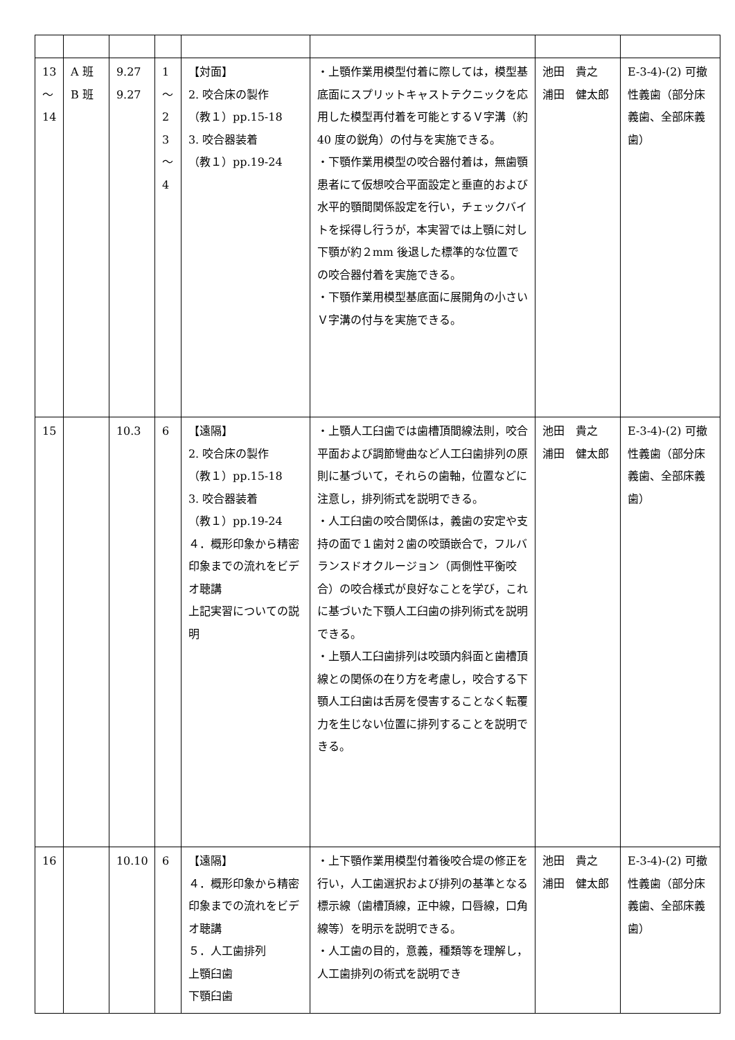| 13 ～ 14 | A 班 B 班 | 9.27 9.27 | 1 ～ 2 3 ～ 4 | 【対面】 2. 咬合床の製作 （教１）pp.15-18 3. 咬合器装着 （教１）pp.19-24 | ・上顎作業用模型付着に際しては，模型基底面にスプリットキャストテクニックを応用した模型再付着を可能とするＶ字溝（約 40 度の鋭角）の付与を実施できる。 ・下顎作業用模型の咬合器付着は，無歯顎患者にて仮想咬合平面設定と垂直的および水平的顎間関係設定を行い，チェックバイトを採得し行うが，本実習では上顎に対し下顎が約２mm 後退した標準的な位置での咬合器付着を実施できる。 ・下顎作業用模型基底面に展開角の小さいＶ字溝の付与を実施できる。 | 池田 貴之 浦田 健太郎 | E-3-4)-(2) 可撤性義歯（部分床義歯、全部床義歯） |
| 15 | | 10.3 | 6 | 【遠隔】 2. 咬合床の製作 （教１）pp.15-18 3. 咬合器装着 （教１）pp.19-24 ４．概形印象から精密印象までの流れをビデオ聴講 上記実習についての説明 | ・上顎人工臼歯では歯槽頂間線法則，咬合平面および調節彎曲など人工臼歯排列の原則に基づいて，それらの歯軸，位置などに注意し，排列術式を説明できる。 ・人工臼歯の咬合関係は，義歯の安定や支持の面で１歯対２歯の咬頭嵌合で，フルバランスドオクルージョン（両側性平衡咬合）の咬合様式が良好なことを学び，これに基づいた下顎人工臼歯の排列術式を説明できる。 ・上顎人工臼歯排列は咬頭内斜面と歯槽頂線との関係の在り方を考慮し，咬合する下顎人工臼歯は舌房を侵害することなく転覆力を生じない位置に排列することを説明できる。 | 池田 貴之 浦田 健太郎 | E-3-4)-(2) 可撤性義歯（部分床義歯、全部床義歯） |
| 16 | | 10.10 | 6 | 【遠隔】 ４．概形印象から精密印象までの流れをビデオ聴講 ５．人工歯排列 上顎臼歯 下顎臼歯 | ・上下顎作業用模型付着後咬合堤の修正を行い，人工歯選択および排列の基準となる標示線（歯槽頂線，正中線，口唇線，口角線等）を明示を説明できる。 ・人工歯の目的，意義，種類等を理解し，人工歯排列の術式を説明でき | 池田 貴之 浦田 健太郎 | E-3-4)-(2) 可撤性義歯（部分床義歯、全部床義歯） |